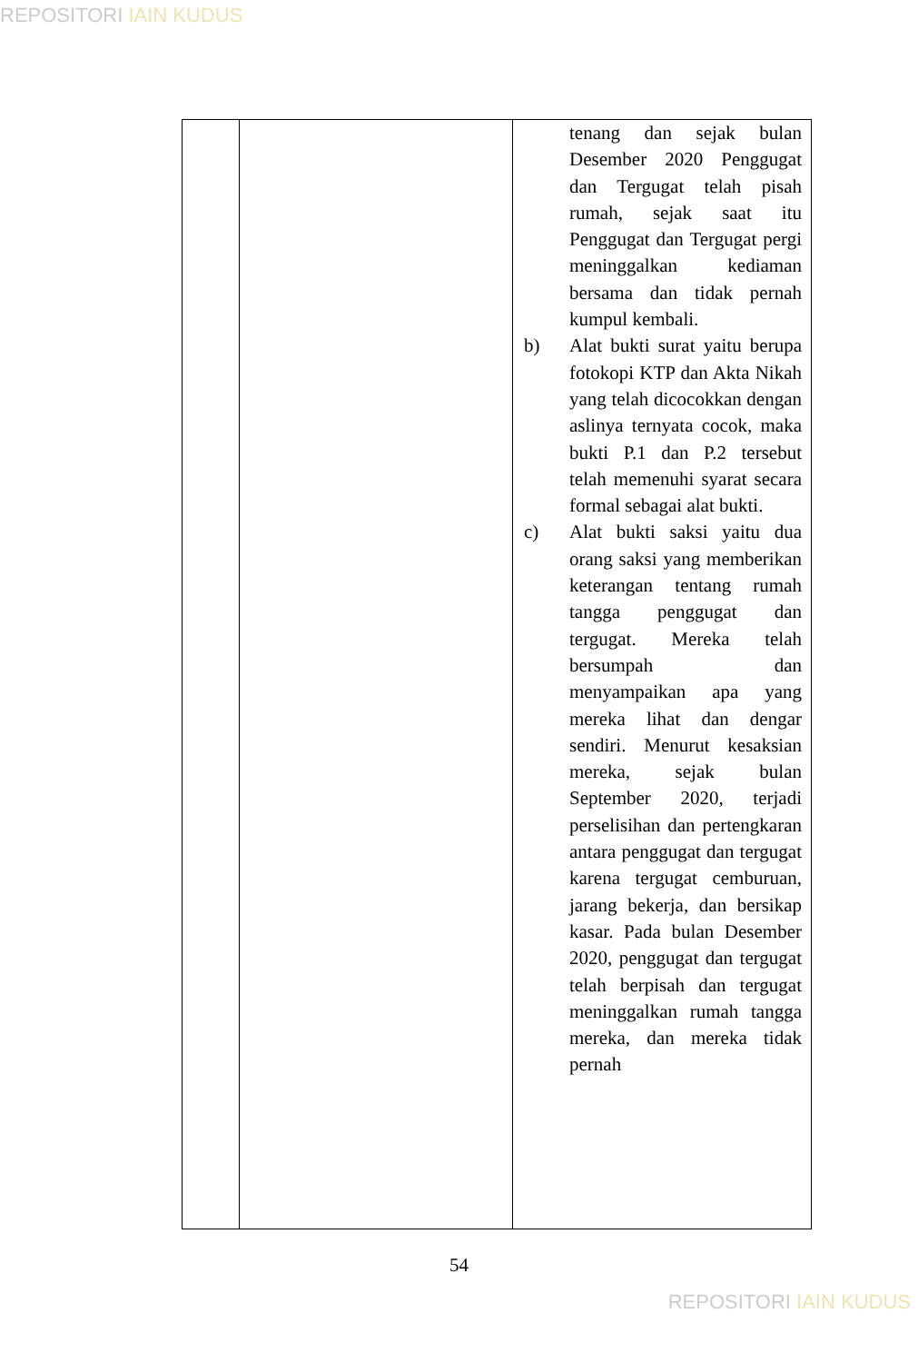REPOSITORI IAIN KUDUS
| | | tenang dan sejak bulan Desember 2020 Penggugat dan Tergugat telah pisah rumah, sejak saat itu Penggugat dan Tergugat pergi meninggalkan kediaman bersama dan tidak pernah kumpul kembali. b) Alat bukti surat yaitu berupa fotokopi KTP dan Akta Nikah yang telah dicocokkan dengan aslinya ternyata cocok, maka bukti P.1 dan P.2 tersebut telah memenuhi syarat secara formal sebagai alat bukti. c) Alat bukti saksi yaitu dua orang saksi yang memberikan keterangan tentang rumah tangga penggugat dan tergugat. Mereka telah bersumpah dan menyampaikan apa yang mereka lihat dan dengar sendiri. Menurut kesaksian mereka, sejak bulan September 2020, terjadi perselisihan dan pertengkaran antara penggugat dan tergugat karena tergugat cemburuan, jarang bekerja, dan bersikap kasar. Pada bulan Desember 2020, penggugat dan tergugat telah berpisah dan tergugat meninggalkan rumah tangga mereka, dan mereka tidak pernah |
54
REPOSITORI IAIN KUDUS